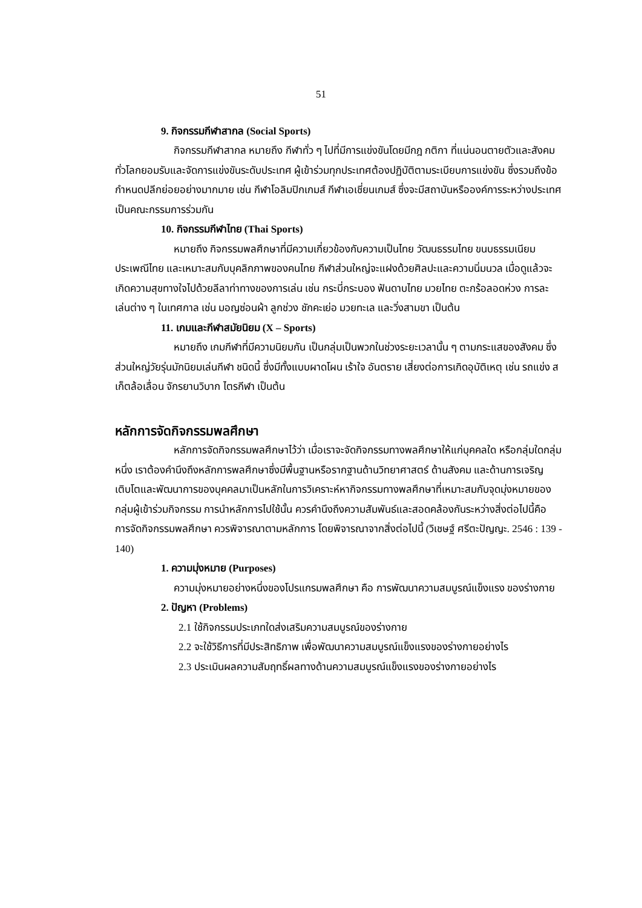51
9. กิจกรรมกีฬาสากล (Social Sports)
กิจกรรมกีฬาสากล หมายถึง กีฬาทั่ว ๆ ไปที่มีการแข่งขันโดยมีกฎ กติกา ที่แน่นอนตายตัวและสังคมทั่วโลกยอมรับและจัดการแข่งขันระดับประเทศ ผู้เข้าร่วมทุกประเทศต้องปฏิบัติตามระเบียบการแข่งขัน ซึ่งรวมถึงข้อกำหนดปลีกย่อยอย่างมากมาย เช่น กีฬาโอลิมปิกเกมส์ กีฬาเอเชี่ยนเกมส์ ซึ่งจะมีสถาบันหรือองค์การระหว่างประเทศเป็นคณะกรรมการร่วมกัน
10. กิจกรรมกีฬาไทย (Thai Sports)
หมายถึง กิจกรรมพลศึกษาที่มีความเกี่ยวข้องกับความเป็นไทย วัฒนธรรมไทย ขนบธรรมเนียมประเพณีไทย และเหมาะสมกับบุคลิกภาพของคนไทย กีฬาส่วนใหญ่จะแฝงด้วยศิลปะและความนิ่มนวล เมื่อดูแล้วจะเกิดความสุขทางใจไปด้วยลีลาท่าทางของการเล่น เช่น กระบี่กระบอง ฟันดาบไทย มวยไทย ตะกร้อลอดห่วง การละเล่นต่าง ๆ ในเทศกาล เช่น มอญซ่อนผ้า ลูกช่วง ชักคะเย่อ มวยทะเล และวิ่งสามขา เป็นต้น
11. เกมและกีฬาสมัยนิยม (X – Sports)
หมายถึง เกมกีฬาที่มีความนิยมกัน เป็นกลุ่มเป็นพวกในช่วงระยะเวลานั้น ๆ ตามกระแสของสังคม ซึ่งส่วนใหญ่วัยรุ่นมักนิยมเล่นกีฬา ชนิดนี้ ซึ่งมีทั้งแบบผาดโผน เร้าใจ อันตราย เสี่ยงต่อการเกิดอุบัติเหตุ เช่น รถแข่ง สเก็ตล้อเลื่อน จักรยานวิบาก ไตรกีฬา เป็นต้น
หลักการจัดกิจกรรมพลศึกษา
หลักการจัดกิจกรรมพลศึกษาไว้ว่า เมื่อเราจะจัดกิจกรรมทางพลศึกษาให้แก่บุคคลใด หรือกลุ่มใดกลุ่มหนึ่ง เราต้องคำนึงถึงหลักการพลศึกษาซึ่งมีพื้นฐานหรือรากฐานด้านวิทยาศาสตร์ ด้านสังคม และด้านการเจริญเติบโตและพัฒนาการของบุคคลมาเป็นหลักในการวิเคราะห์หากิจกรรมทางพลศึกษาที่เหมาะสมกับจุดมุ่งหมายของกลุ่มผู้เข้าร่วมกิจกรรม การนำหลักการไปใช้นั้น ควรคำนึงถึงความสัมพันธ์และสอดคล้องกันระหว่างสิ่งต่อไปนี้คือ การจัดกิจกรรมพลศึกษา ควรพิจารณาตามหลักการ โดยพิจารณาจากสิ่งต่อไปนี้ (วิเชษฐ์ ศรีตะปัญญะ. 2546 : 139 - 140)
1. ความมุ่งหมาย (Purposes)
ความมุ่งหมายอย่างหนึ่งของโปรแกรมพลศึกษา คือ การพัฒนาความสมบูรณ์แข็งแรง ของร่างกาย
2. ปัญหา (Problems)
2.1 ใช้กิจกรรมประเภทใดส่งเสริมความสมบูรณ์ของร่างกาย
2.2 จะใช้วิธีการที่มีประสิทธิภาพ เพื่อพัฒนาความสมบูรณ์แข็งแรงของร่างกายอย่างไร
2.3 ประเมินผลความสัมฤทธิ์ผลทางด้านความสมบูรณ์แข็งแรงของร่างกายอย่างไร